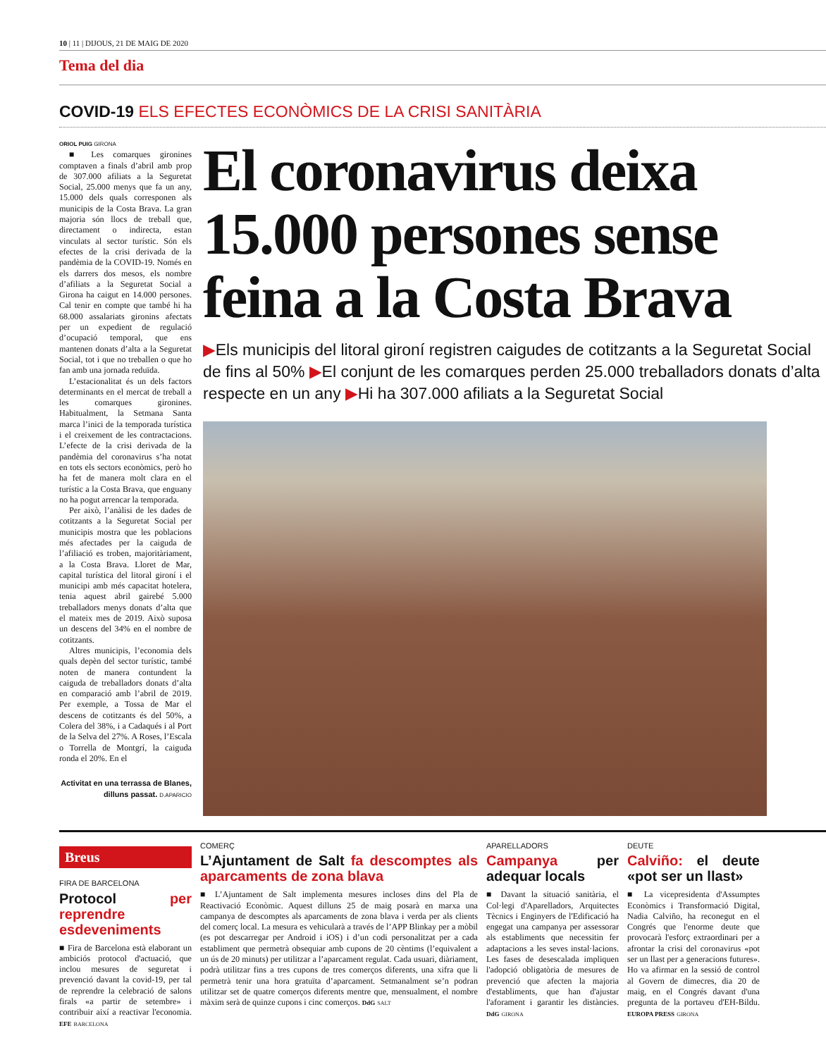10 | 11 | DIJOUS, 21 DE MAIG DE 2020
Tema del dia
COVID-19 ELS EFECTES ECONÒMICS DE LA CRISI SANITÀRIA
ORIOL PUIG GIRONA
■ Les comarques gironines comptaven a finals d’abril amb prop de 307.000 afiliats a la Seguretat Social, 25.000 menys que fa un any, 15.000 dels quals corresponen als municipis de la Costa Brava. La gran majoria són llocs de treball que, directament o indirecta, estan vinculats al sector turístic. Són els efectes de la crisi derivada de la pandèmia de la COVID-19. Només en els darrers dos mesos, els nombre d’afiliats a la Seguretat Social a Girona ha caigut en 14.000 persones. Cal tenir en compte que també hi ha 68.000 assalariats gironins afectats per un expedient de regulació d’ocupació temporal, que ens mantenen donats d’alta a la Seguretat Social, tot i que no treballen o que ho fan amb una jornada reduïda.
L’estacionalitat és un dels factors determinants en el mercat de treball a les comarques gironines. Habitualment, la Setmana Santa marca l’inici de la temporada turística i el creixement de les contractacions. L’efecte de la crisi derivada de la pandèmia del coronavirus s’ha notat en tots els sectors econòmics, però ho ha fet de manera molt clara en el turístic a la Costa Brava, que enguany no ha pogut arrencar la temporada.
Per això, l’anàlisi de les dades de cotitzants a la Seguretat Social per municipis mostra que les poblacions més afectades per la caiguda de l’afiliació es troben, majoritàriament, a la Costa Brava. Lloret de Mar, capital turística del litoral gironí i el municipi amb més capacitat hotelera, tenia aquest abril gairebé 5.000 treballadors menys donats d’alta que el mateix mes de 2019. Això suposa un descens del 34% en el nombre de cotitzants.
Altres municipis, l’economia dels quals depèn del sector turístic, també noten de manera contundent la caiguda de treballadors donats d’alta en comparació amb l’abril de 2019. Per exemple, a Tossa de Mar el descens de cotitzants és del 50%, a Colera del 38%, i a Cadaqués i al Port de la Selva del 27%. A Roses, l’Escala o Torrella de Montgrí, la caiguda ronda el 20%. En el
Activitat en una terrassa de Blanes, dilluns passat. D.APARICIO
El coronavirus deixa 15.000 persones sense feina a la Costa Brava
▶Els municipis del litoral gironí registren caigudes de cotitzants a la Seguretat Social de fins al 50% ▶El conjunt de les comarques perden 25.000 treballadors donats d’alta respecte en un any ▶Hi ha 307.000 afiliats a la Seguretat Social
Breus
FIRA DE BARCELONA
Protocol per reprendre esdeveniments
■ Fira de Barcelona està elaborant un ambiciós protocol d'actuació, que inclou mesures de seguretat i prevenció davant la covid-19, per tal de reprendre la celebració de salons firals «a partir de setembre» i contribuir així a reactivar l'economia. EFE BARCELONA
COMERÇ
L’Ajuntament de Salt fa descomptes als aparcaments de zona blava
■ L’Ajuntament de Salt implementa mesures incloses dins del Pla de Reactivació Econòmic. Aquest dilluns 25 de maig posarà en marxa una campanya de descomptes als aparcaments de zona blava i verda per als clients del comerç local. La mesura es vehicularà a través de l’APP Blinkay per a mòbil (es pot descarregar per Android i iOS) i d’un codi personalitzat per a cada establiment que permetrà obsequiar amb cupons de 20 cèntims (l’equivalent a un ús de 20 minuts) per utilitzar a l’aparcament regulat. Cada usuari, diàriament, podrà utilitzar fins a tres cupons de tres comerços diferents, una xifra que li permetrà tenir una hora gratuïta d’aparcament. Setmanalment se’n podran utilitzar set de quatre comerços diferents mentre que, mensualment, el nombre màxim serà de quinze cupons i cinc comerços. DdG SALT
APARELLADORS
Campanya per adequar locals
■ Davant la situació sanitària, el Col·legi d'Aparelladors, Arquitectes Tècnics i Enginyers de l'Edificació ha engegat una campanya per assessorar als establiments que necessitin fer adaptacions a les seves instal·lacions. Les fases de desescalada impliquen l'adopció obligatòria de mesures de prevenció que afecten la majoria d'establiments, que han d'ajustar l'aforament i garantir les distàncies. DdG GIRONA
DEUTE
Calviño: el deute «pot ser un llast»
■ La vicepresidenta d'Assumptes Econòmics i Transformació Digital, Nadia Calviño, ha reconegut en el Congrés que l'enorme deute que provocarà l'esforç extraordinari per a afrontar la crisi del coronavirus «pot ser un llast per a generacions futures». Ho va afirmar en la sessió de control al Govern de dimecres, dia 20 de maig, en el Congrés davant d'una pregunta de la portaveu d'EH-Bildu. EUROPA PRESS GIRONA